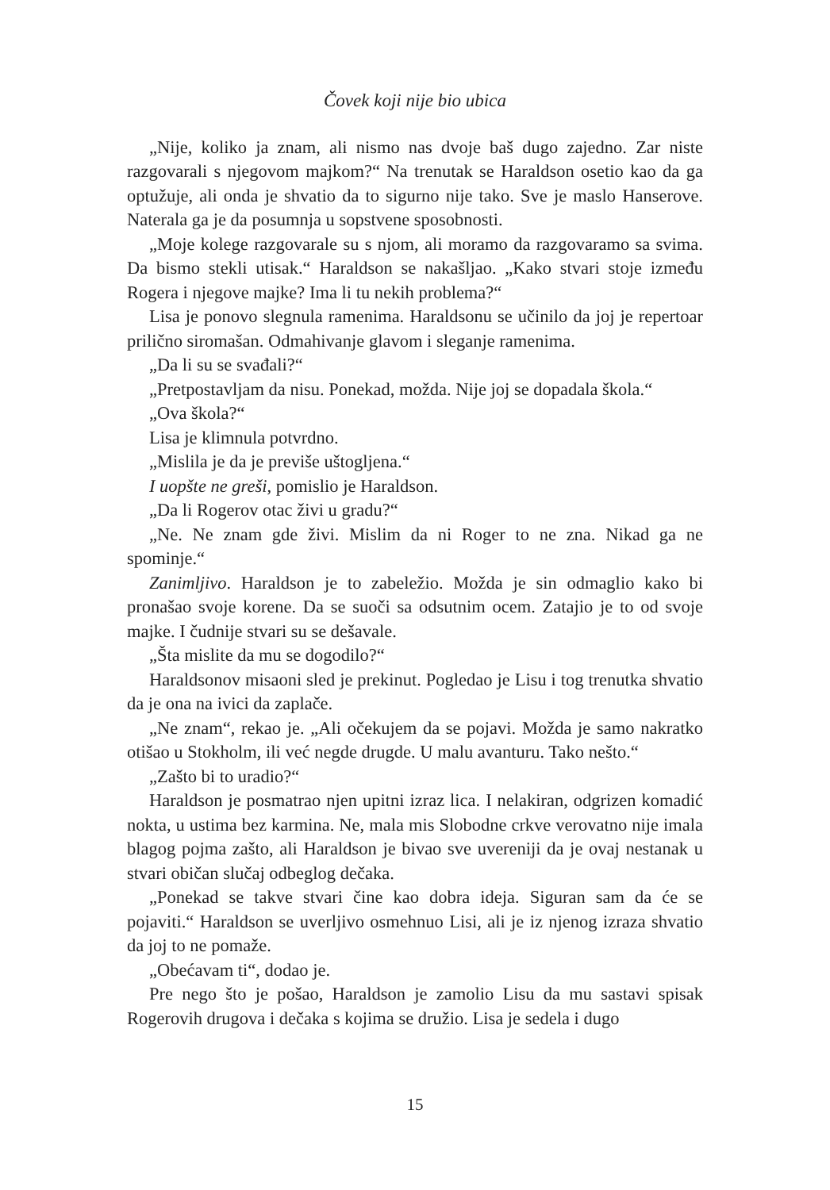Čovek koji nije bio ubica
„Nije, koliko ja znam, ali nismo nas dvoje baš dugo zajedno. Zar niste razgovarali s njegovom majkom?“ Na trenutak se Haraldson osetio kao da ga optužuje, ali onda je shvatio da to sigurno nije tako. Sve je maslo Hanserove. Naterala ga je da posumnja u sopstvene sposobnosti.
„Moje kolege razgovarale su s njom, ali moramo da razgovaramo sa svima. Da bismo stekli utisak.“ Haraldson se nakašljao. „Kako stvari stoje između Rogera i njegove majke? Ima li tu nekih problema?“
Lisa je ponovo slegnula ramenima. Haraldsonu se učinilo da joj je repertoar prilično siromašan. Odmahivanje glavom i sleganje ramenima.
„Da li su se svađali?“
„Pretpostavljam da nisu. Ponekad, možda. Nije joj se dopadala škola.“
„Ova škola?“
Lisa je klimnula potvrdno.
„Mislila je da je previše uštogljena.“
I uopšte ne greši, pomislio je Haraldson.
„Da li Rogerov otac živi u gradu?“
„Ne. Ne znam gde živi. Mislim da ni Roger to ne zna. Nikad ga ne spominje.“
Zanimljivo. Haraldson je to zabeležio. Možda je sin odmaglio kako bi pronašao svoje korene. Da se suoči sa odsutnim ocem. Zatajio je to od svoje majke. I čudnije stvari su se dešavale.
„Šta mislite da mu se dogodilo?“
Haraldsonov misaoni sled je prekinut. Pogledao je Lisu i tog trenutka shvatio da je ona na ivici da zaplače.
„Ne znam“, rekao je. „Ali očekujem da se pojavi. Možda je samo nakratko otišao u Stokholm, ili već negde drugde. U malu avanturu. Tako nešto.“
„Zašto bi to uradio?“
Haraldson je posmatrao njen upitni izraz lica. I nelakiran, odgrizen komadić nokta, u ustima bez karmina. Ne, mala mis Slobodne crkve verovatno nije imala blagog pojma zašto, ali Haraldson je bivao sve uvereniji da je ovaj nestanak u stvari običan slučaj odbeglog dečaka.
„Ponekad se takve stvari čine kao dobra ideja. Siguran sam da će se pojaviti.“ Haraldson se uverljivo osmehnuo Lisi, ali je iz njenog izraza shvatio da joj to ne pomaže.
„Obećavam ti“, dodao je.
Pre nego što je pošao, Haraldson je zamolio Lisu da mu sastavi spisak Rogerovih drugova i dečaka s kojima se družio. Lisa je sedela i dugo
15